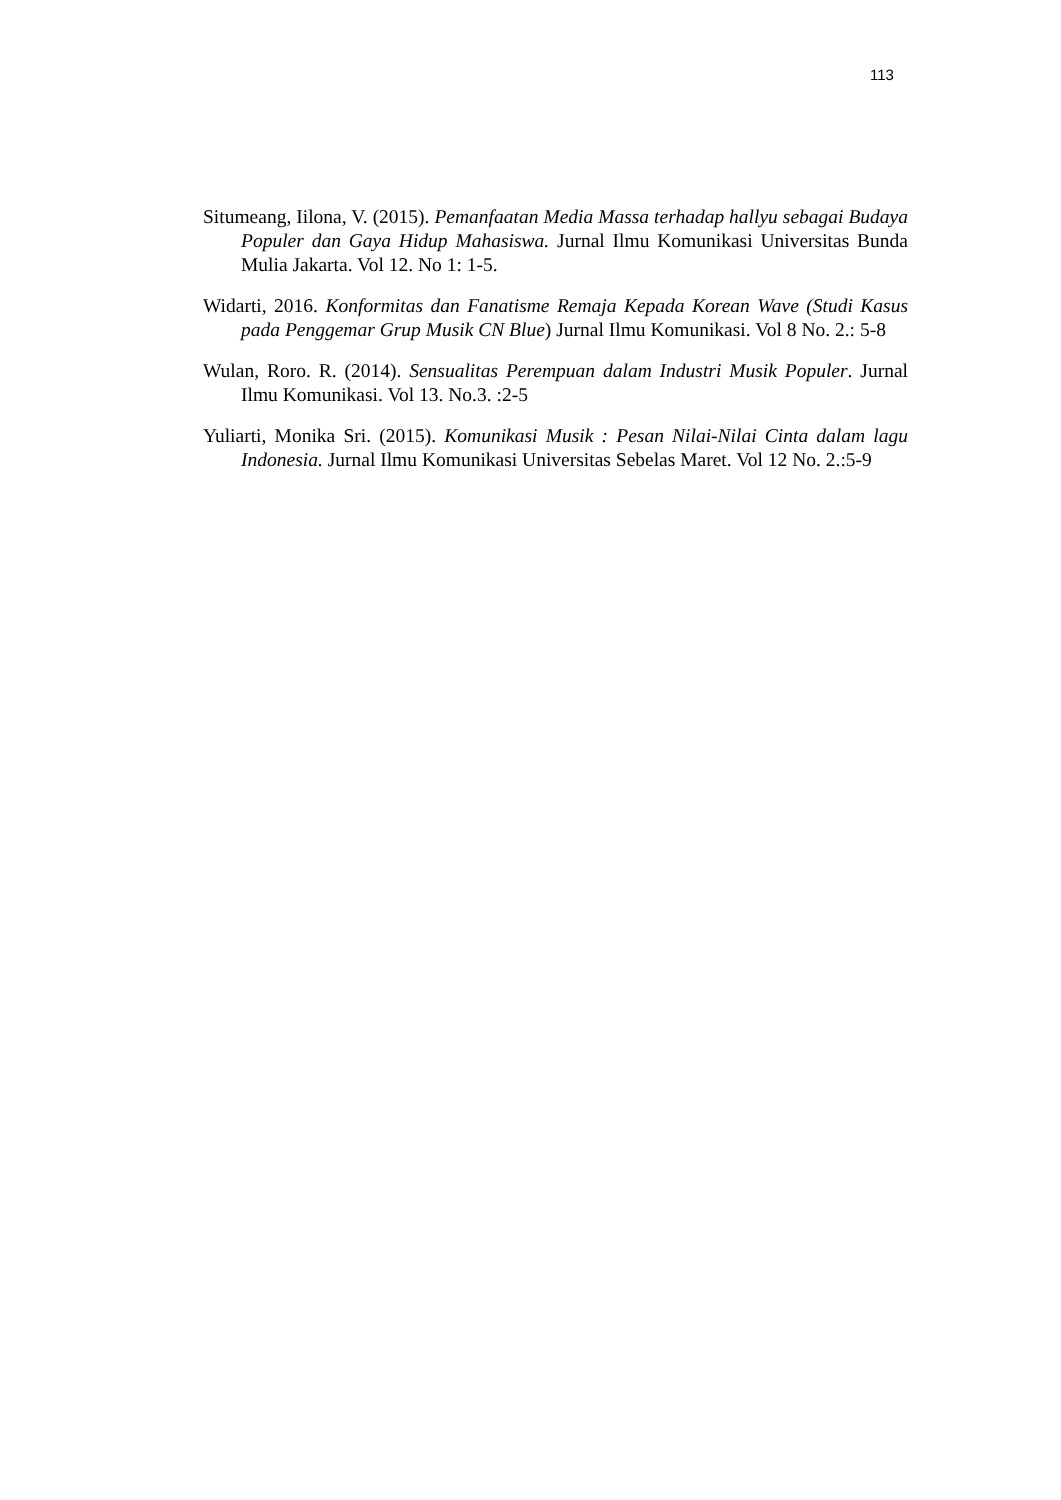113
Situmeang, Iilona, V. (2015). Pemanfaatan Media Massa terhadap hallyu sebagai Budaya Populer dan Gaya Hidup Mahasiswa. Jurnal Ilmu Komunikasi Universitas Bunda Mulia Jakarta. Vol 12. No 1: 1-5.
Widarti, 2016. Konformitas dan Fanatisme Remaja Kepada Korean Wave (Studi Kasus pada Penggemar Grup Musik CN Blue) Jurnal Ilmu Komunikasi. Vol 8 No. 2.: 5-8
Wulan, Roro. R. (2014). Sensualitas Perempuan dalam Industri Musik Populer. Jurnal Ilmu Komunikasi. Vol 13. No.3. :2-5
Yuliarti, Monika Sri. (2015). Komunikasi Musik : Pesan Nilai-Nilai Cinta dalam lagu Indonesia. Jurnal Ilmu Komunikasi Universitas Sebelas Maret. Vol 12 No. 2.:5-9